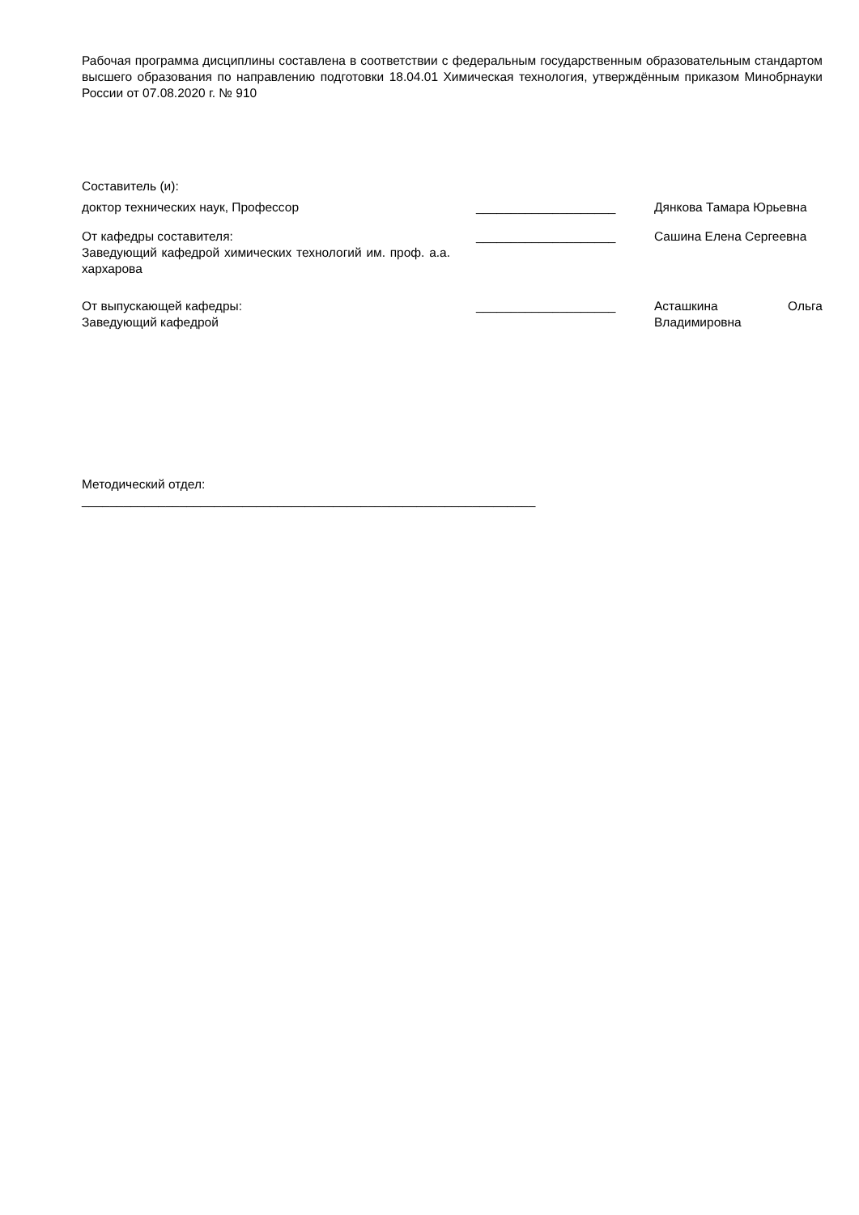Рабочая программа дисциплины составлена в соответствии с федеральным государственным образовательным стандартом высшего образования по направлению подготовки 18.04.01 Химическая технология, утверждённым приказом Минобрнауки России от 07.08.2020 г. № 910
Составитель (и):
доктор технических наук, Профессор ____________________ Дянкова Тамара Юрьевна
От кафедры составителя:
Заведующий кафедрой химических технологий им. проф. а.а. хархарова
____________________ Сашина Елена Сергеевна
От выпускающей кафедры:
Заведующий кафедрой
____________________ Асташкина Ольга Владимировна
Методический отдел:
_________________________________________________________________